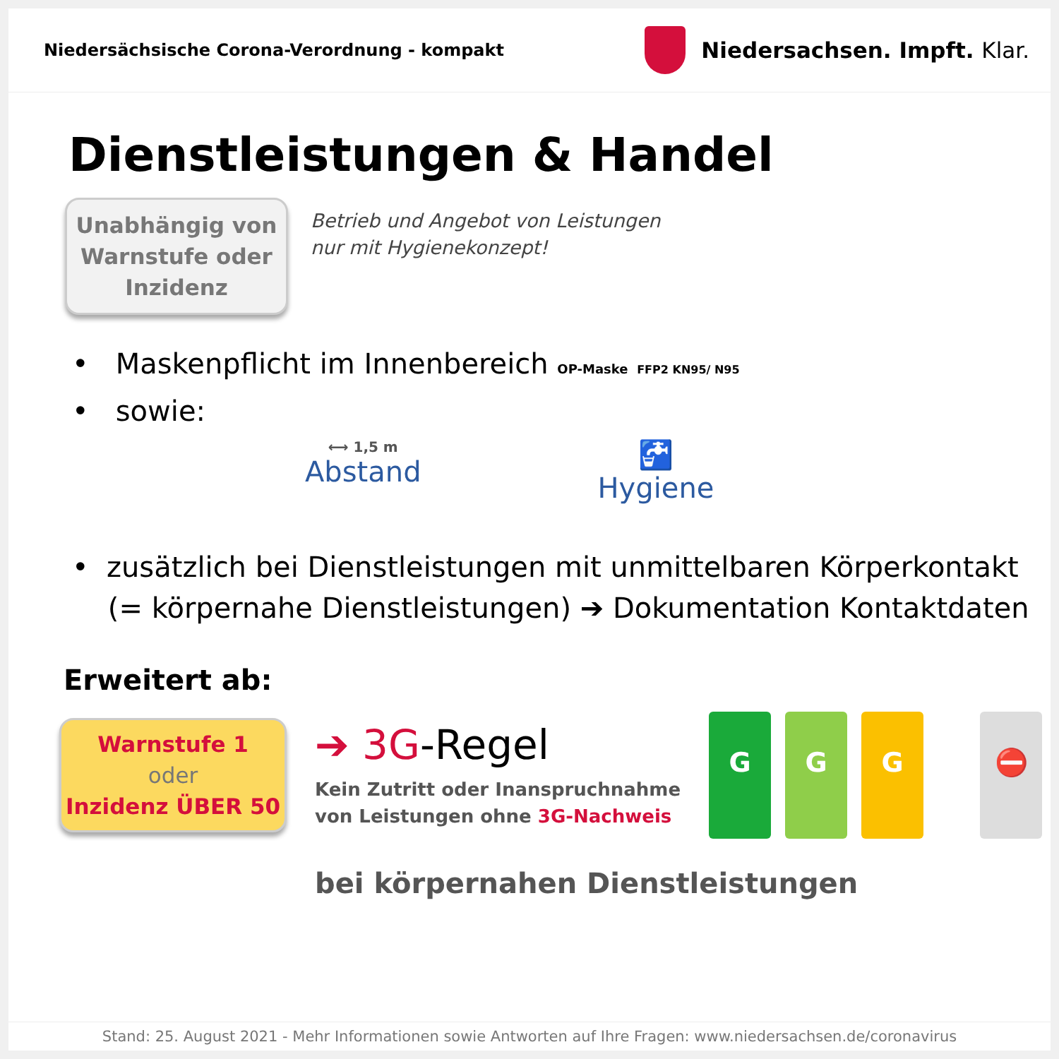Niedersächsische Corona-Verordnung - kompakt
Niedersachsen. Impft. Klar.
Dienstleistungen & Handel
Unabhängig von
Warnstufe oder
Inzidenz
Betrieb und Angebot von Leistungen
nur mit Hygienekonzept!
• Maskenpflicht im Innenbereich OP-Maske FFP2 KN95/ N95
• sowie:
⟷ 1,5 m
Abstand
🚰
Hygiene
• zusätzlich bei Dienstleistungen mit unmittelbaren Körperkontakt
(= körpernahe Dienstleistungen) ➔ Dokumentation Kontaktdaten
Erweitert ab:
Warnstufe 1
oder
Inzidenz ÜBER 50
➔ 3G-Regel
Kein Zutritt oder Inanspruchnahme
von Leistungen ohne 3G-Nachweis
G G G ⛔
bei körpernahen Dienstleistungen
Stand: 25. August 2021 - Mehr Informationen sowie Antworten auf Ihre Fragen: www.niedersachsen.de/coronavirus